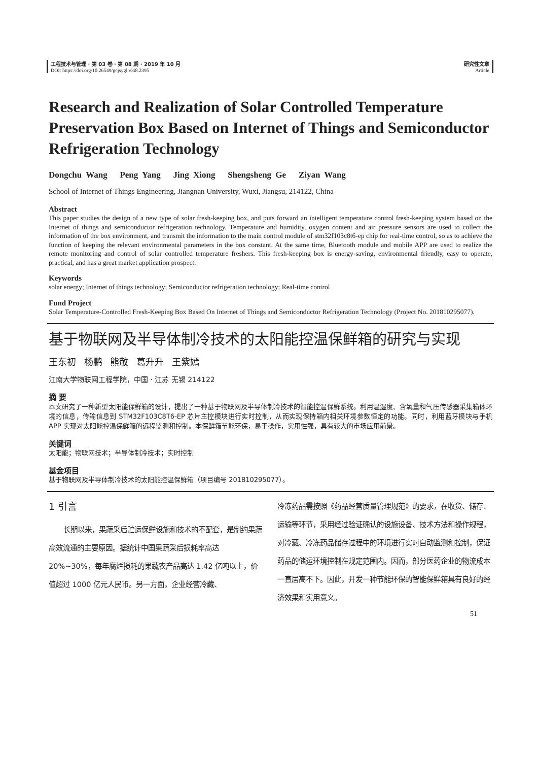工程技术与管理 · 第 03 卷 · 第 08 期 · 2019 年 10 月
DOI: https://doi.org/10.26549/gcjsygl.v3i8.2395
研究性文章
Article
Research and Realization of Solar Controlled Temperature Preservation Box Based on Internet of Things and Semiconductor Refrigeration Technology
Dongchu Wang Peng Yang Jing Xiong Shengsheng Ge Ziyan Wang
School of Internet of Things Engineering, Jiangnan University, Wuxi, Jiangsu, 214122, China
Abstract
This paper studies the design of a new type of solar fresh-keeping box, and puts forward an intelligent temperature control fresh-keeping system based on the Internet of things and semiconductor refrigeration technology. Temperature and humidity, oxygen content and air pressure sensors are used to collect the information of the box environment, and transmit the information to the main control module of stm32f103c8t6-ep chip for real-time control, so as to achieve the function of keeping the relevant environmental parameters in the box constant. At the same time, Bluetooth module and mobile APP are used to realize the remote monitoring and control of solar controlled temperature freshers. This fresh-keeping box is energy-saving, environmental friendly, easy to operate, practical, and has a great market application prospect.
Keywords
solar energy; Internet of things technology; Semiconductor refrigeration technology; Real-time control
Fund Project
Solar Temperature-Controlled Fresh-Keeping Box Based On Internet of Things and Semiconductor Refrigeration Technology (Project No. 201810295077).
基于物联网及半导体制冷技术的太阳能控温保鲜箱的研究与实现
王东初 杨鹏 熊敬 葛升升 王紫嫣
江南大学物联网工程学院，中国 · 江苏 无锡 214122
摘 要
本文研究了一种新型太阳能保鲜箱的设计，提出了一种基于物联网及半导体制冷技术的智能控温保鲜系统。利用温湿度、含氧量和气压传感器采集箱体环境的信息，传输信息到 STM32F103C8T6-EP 芯片主控模块进行实时控制，从而实现保持箱内相关环境参数恒定的功能。同时，利用蓝牙模块与手机 APP 实现对太阳能控温保鲜箱的远程监测和控制。本保鲜箱节能环保，易于操作，实用性强，具有较大的市场应用前景。
关键词
太阳能；物联网技术；半导体制冷技术；实时控制
基金项目
基于物联网及半导体制冷技术的太阳能控温保鲜箱（项目编号 201810295077）。
1 引言
  长期以来，果蔬采后贮运保鲜设施和技术的不配套，是制约果蔬高效流通的主要原因。据统计中国果蔬采后损耗率高达 20%~30%，每年腐烂损耗的果蔬农产品高达 1.42 亿吨以上，价值超过 1000 亿元人民币。另一方面，企业经营冷藏、
冷冻药品需按照《药品经营质量管理规范》的要求，在收货、储存、运输等环节，采用经过验证确认的设施设备、技术方法和操作规程，对冷藏、冷冻药品储存过程中的环境进行实时自动监测和控制，保证药品的储运环境控制在规定范围内。因而，部分医药企业的物流成本一直居高不下。因此，开发一种节能环保的智能保鲜箱具有良好的经济效果和实用意义。
51